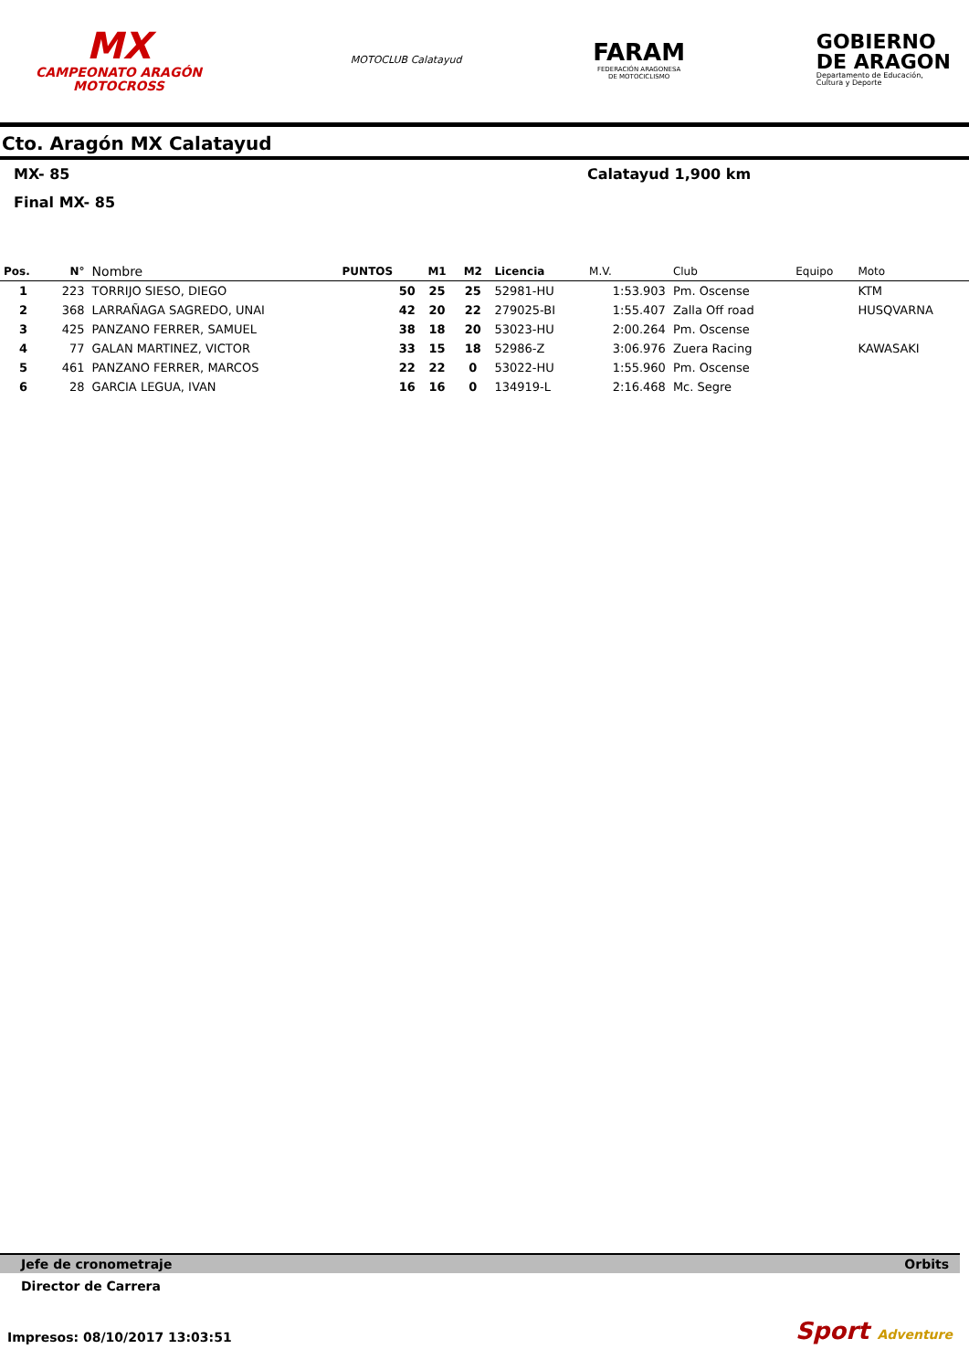MX
CAMPEONATO ARAGÓN
MOTOCROSS
MOTOCLUB Calatayud
FARAM
FEDERACIÓN ARAGONESA
DE MOTOCICLISMO
GOBIERNO
DE ARAGON
Departamento de Educación,
Cultura y Deporte
Cto. Aragón MX Calatayud
MX- 85 Calatayud 1,900 km
Final MX- 85
| Pos. | N° | Nombre | PUNTOS | M1 | M2 | Licencia | M.V. | Club | Equipo | Moto |
| --- | --- | --- | --- | --- | --- | --- | --- | --- | --- | --- |
| 1 | 223 | TORRIJO SIESO, DIEGO | 50 | 25 | 25 | 52981-HU | 1:53.903 | Pm. Oscense | | KTM |
| 2 | 368 | LARRAÑAGA SAGREDO, UNAI | 42 | 20 | 22 | 279025-BI | 1:55.407 | Zalla Off road | | HUSQVARNA |
| 3 | 425 | PANZANO FERRER, SAMUEL | 38 | 18 | 20 | 53023-HU | 2:00.264 | Pm. Oscense | | |
| 4 | 77 | GALAN MARTINEZ, VICTOR | 33 | 15 | 18 | 52986-Z | 3:06.976 | Zuera Racing | | KAWASAKI |
| 5 | 461 | PANZANO FERRER, MARCOS | 22 | 22 | 0 | 53022-HU | 1:55.960 | Pm. Oscense | | |
| 6 | 28 | GARCIA LEGUA, IVAN | 16 | 16 | 0 | 134919-L | 2:16.468 | Mc. Segre | | |
Jefe de cronometraje Orbits
Director de Carrera
Impresos: 08/10/2017 13:03:51 Sport Adventure